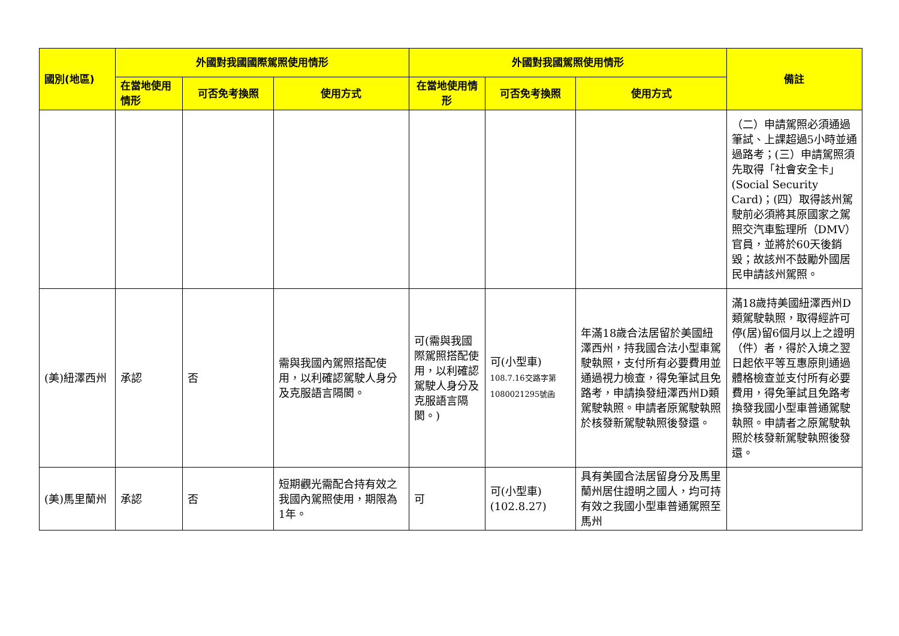| 國別(地區) | 外國對我國國際駕照使用情形 | | | 外國對我國駕照使用情形 | | | 備註 |
| --- | --- | --- | --- | --- | --- | --- | --- |
| | 在當地使用情形 | 可否免考換照 | 使用方式 | 在當地使用情形 | 可否免考換照 | 使用方式 | |
| | | | | | | | （二）申請駕照必須通過筆試、上課超過5小時並通過路考；(三）申請駕照須先取得「社會安全卡」(Social Security Card)；(四）取得該州駕駛前必須將其原國家之駕照交汽車監理所（DMV）官員，並將於60天後銷毀；故該州不鼓勵外國居民申請該州駕照。 |
| (美)紐澤西州 | 承認 | 否 | 需與我國內駕照搭配使用，以利確認駕駛人身分及克服語言隔閡。 | 可(需與我國際駕照搭配使用，以利確認駕駛人身分及克服語言隔閡。) | 可(小型車) 108.7.16交路字第1080021295號函 | 年滿18歲合法居留於美國紐澤西州，持我國合法小型車駕駛執照，支付所有必要費用並通過視力檢查，得免筆試且免路考，申請換發紐澤西州D類駕駛執照。申請者原駕駛執照於核發新駕駛執照後發還。 | 滿18歲持美國紐澤西州D類駕駛執照，取得經許可停(居)留6個月以上之證明（件）者，得於入境之翌日起依平等互惠原則通過體格檢查並支付所有必要費用，得免筆試且免路考換發我國小型車普通駕駛執照。申請者之原駕駛執照於核發新駕駛執照後發還。 |
| (美)馬里蘭州 | 承認 | 否 | 短期觀光需配合持有效之我國內駕照使用，期限為1年。 | 可 | 可(小型車)(102.8.27) | 具有美國合法居留身分及馬里蘭州居住證明之國人，均可持有效之我國小型車普通駕照至馬州 | |